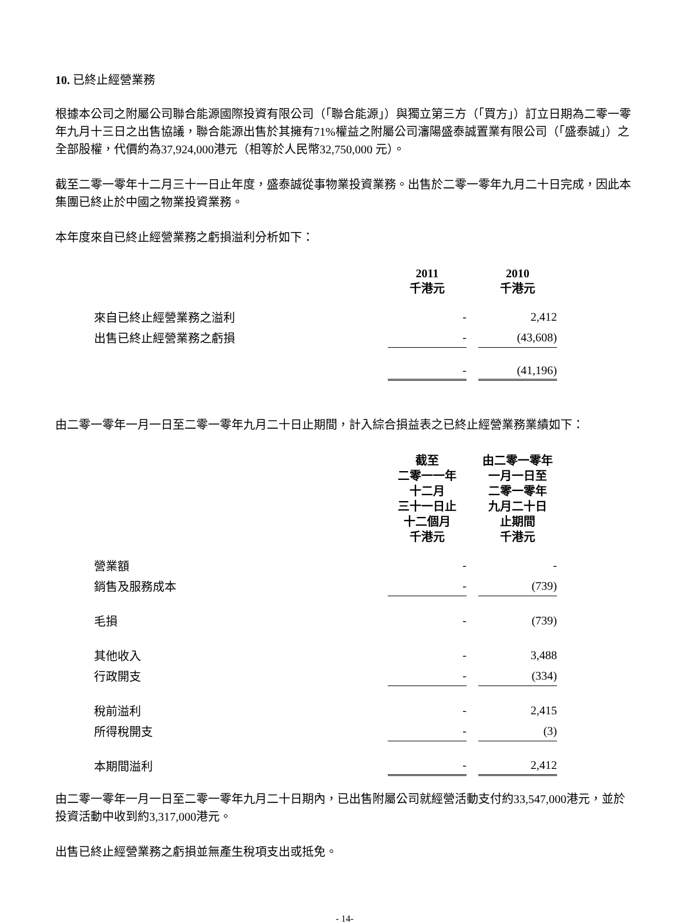10. 已終止經營業務
根據本公司之附屬公司聯合能源國際投資有限公司（「聯合能源」）與獨立第三方（「買方」）訂立日期為二零一零年九月十三日之出售協議，聯合能源出售於其擁有71%權益之附屬公司瀋陽盛泰誠置業有限公司（「盛泰誠」）之全部股權，代價約為37,924,000港元（相等於人民幣32,750,000 元）。
截至二零一零年十二月三十一日止年度，盛泰誠從事物業投資業務。出售於二零一零年九月二十日完成，因此本集團已終止於中國之物業投資業務。
本年度來自已終止經營業務之虧損溢利分析如下：
| | 2011 千港元 | 2010 千港元 |
| 來自已終止經營業務之溢利 | - | 2,412 |
| 出售已終止經營業務之虧損 | - | (43,608) |
| | - | (41,196) |
由二零一零年一月一日至二零一零年九月二十日止期間，計入綜合損益表之已終止經營業務業績如下：
| | 截至 二零一一年 十二月 三十一日止 十二個月 千港元 | 由二零一零年 一月一日至 二零一零年 九月二十日 止期間 千港元 |
| 營業額 | - | - |
| 銷售及服務成本 | - | (739) |
| 毛損 | - | (739) |
| 其他收入 | - | 3,488 |
| 行政開支 | - | (334) |
| 稅前溢利 | - | 2,415 |
| 所得稅開支 | - | (3) |
| 本期間溢利 | - | 2,412 |
由二零一零年一月一日至二零一零年九月二十日期內，已出售附屬公司就經營活動支付約33,547,000港元，並於投資活動中收到約3,317,000港元。
出售已終止經營業務之虧損並無產生稅項支出或抵免。
- 14-